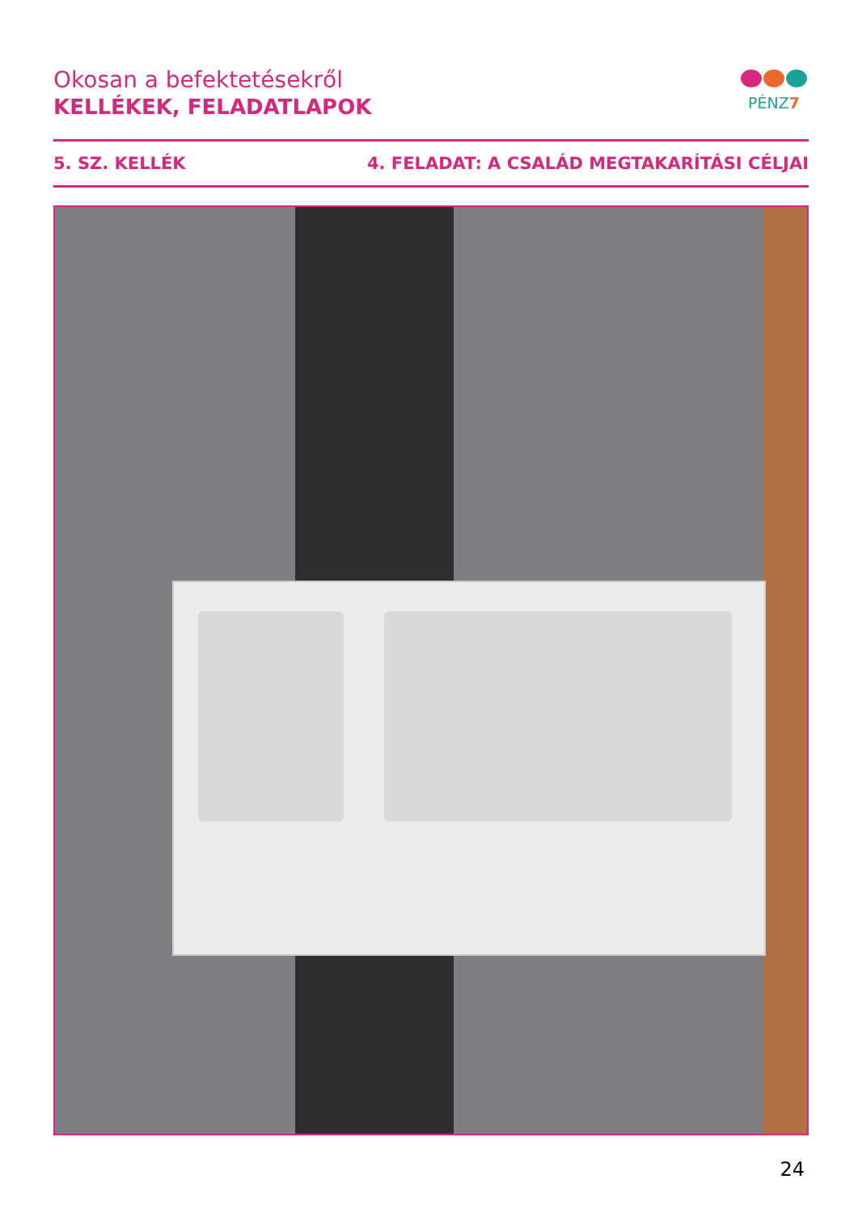Okosan a befektetésekről
KELLÉKEK, FELADATLAPOK
PÉNZ7
5. SZ. KELLÉK 4. FELADAT: A CSALÁD MEGTAKARÍTÁSI CÉLJAI
24